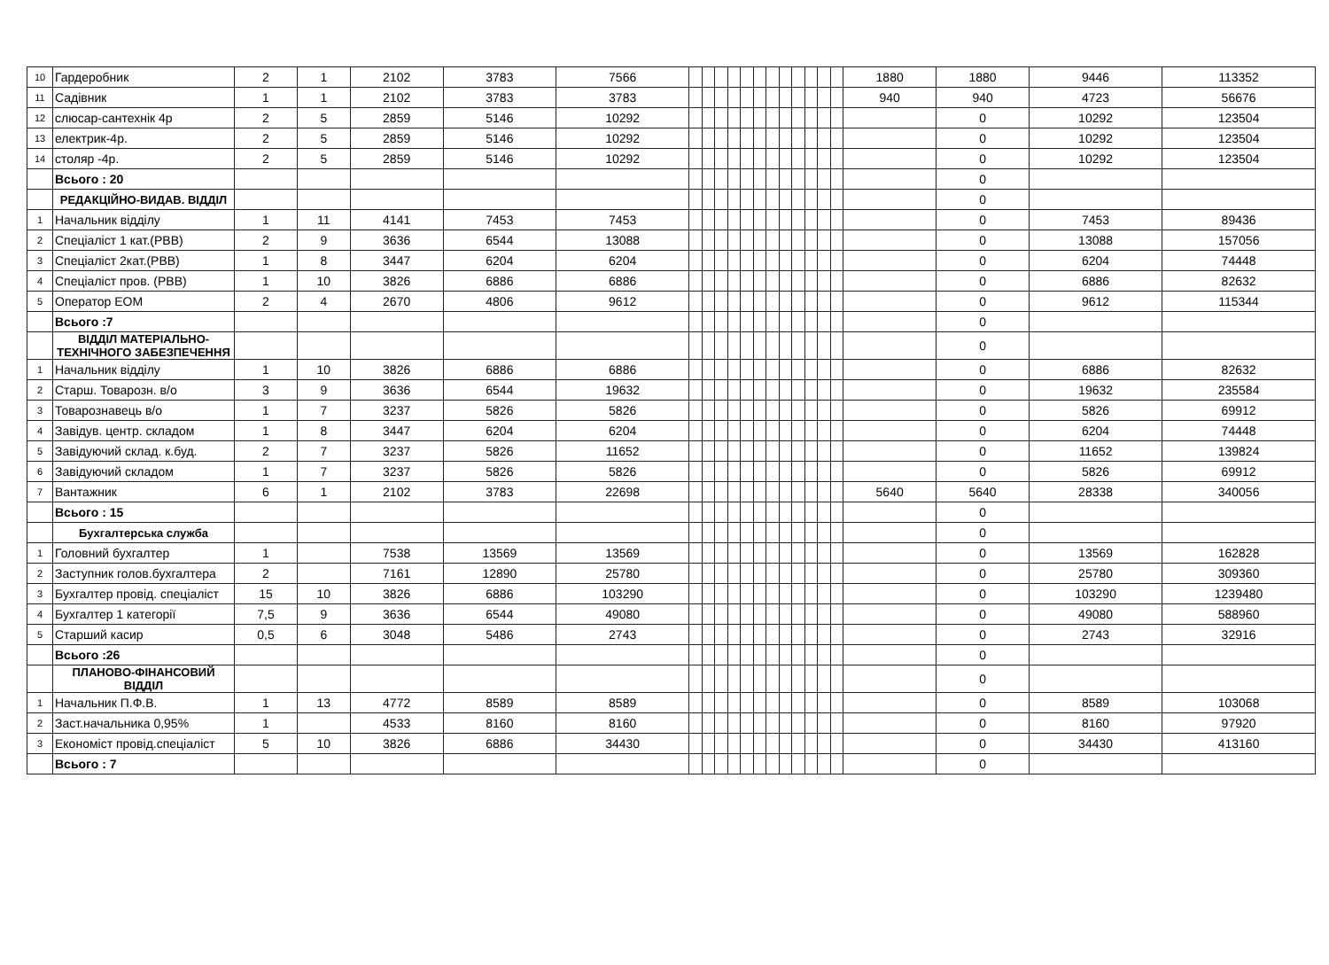| 10 | Гардеробник | 2 | 1 | 2102 | 3783 | 7566 | | | | | | | | | | | | | 1880 | 1880 | 9446 | 113352 |
| 11 | Садівник | 1 | 1 | 2102 | 3783 | 3783 | | | | | | | | | | | | | 940 | 940 | 4723 | 56676 |
| 12 | слюсар-сантехнік 4р | 2 | 5 | 2859 | 5146 | 10292 | | | | | | | | | | | | | | 0 | 10292 | 123504 |
| 13 | електрик-4р. | 2 | 5 | 2859 | 5146 | 10292 | | | | | | | | | | | | | | 0 | 10292 | 123504 |
| 14 | столяр -4р. | 2 | 5 | 2859 | 5146 | 10292 | | | | | | | | | | | | | | 0 | 10292 | 123504 |
| | Всього : 20 | | | | | | | | | | | | | | | | | | | 0 | | |
| | РЕДАКЦІЙНО-ВИДАВ. ВІДДІЛ | | | | | | | | | | | | | | | | | | | 0 | | |
| 1 | Начальник відділу | 1 | 11 | 4141 | 7453 | 7453 | | | | | | | | | | | | | | 0 | 7453 | 89436 |
| 2 | Спеціаліст 1 кат.(РВВ) | 2 | 9 | 3636 | 6544 | 13088 | | | | | | | | | | | | | | 0 | 13088 | 157056 |
| 3 | Спеціаліст 2кат.(РВВ) | 1 | 8 | 3447 | 6204 | 6204 | | | | | | | | | | | | | | 0 | 6204 | 74448 |
| 4 | Спеціаліст пров. (РВВ) | 1 | 10 | 3826 | 6886 | 6886 | | | | | | | | | | | | | | 0 | 6886 | 82632 |
| 5 | Оператор ЕОМ | 2 | 4 | 2670 | 4806 | 9612 | | | | | | | | | | | | | | 0 | 9612 | 115344 |
| | Всього :7 | | | | | | | | | | | | | | | | | | | 0 | | |
| | ВІДДІЛ МАТЕРІАЛЬНО-ТЕХНІЧНОГО ЗАБЕЗПЕЧЕННЯ | | | | | | | | | | | | | | | | | | | 0 | | |
| 1 | Начальник відділу | 1 | 10 | 3826 | 6886 | 6886 | | | | | | | | | | | | | | 0 | 6886 | 82632 |
| 2 | Старш. Товарозн. в/о | 3 | 9 | 3636 | 6544 | 19632 | | | | | | | | | | | | | | 0 | 19632 | 235584 |
| 3 | Товарознавець в/о | 1 | 7 | 3237 | 5826 | 5826 | | | | | | | | | | | | | | 0 | 5826 | 69912 |
| 4 | Завідув. центр. складом | 1 | 8 | 3447 | 6204 | 6204 | | | | | | | | | | | | | | 0 | 6204 | 74448 |
| 5 | Завідуючий склад. к.буд. | 2 | 7 | 3237 | 5826 | 11652 | | | | | | | | | | | | | | 0 | 11652 | 139824 |
| 6 | Завідуючий складом | 1 | 7 | 3237 | 5826 | 5826 | | | | | | | | | | | | | | 0 | 5826 | 69912 |
| 7 | Вантажник | 6 | 1 | 2102 | 3783 | 22698 | | | | | | | | | | | | | 5640 | 5640 | 28338 | 340056 |
| | Всього : 15 | | | | | | | | | | | | | | | | | | | 0 | | |
| | Бухгалтерська служба | | | | | | | | | | | | | | | | | | | 0 | | |
| 1 | Головний бухгалтер | 1 | | 7538 | 13569 | 13569 | | | | | | | | | | | | | | 0 | 13569 | 162828 |
| 2 | Заступник голов.бухгалтера | 2 | | 7161 | 12890 | 25780 | | | | | | | | | | | | | | 0 | 25780 | 309360 |
| 3 | Бухгалтер провід. спеціаліст | 15 | 10 | 3826 | 6886 | 103290 | | | | | | | | | | | | | | 0 | 103290 | 1239480 |
| 4 | Бухгалтер 1 категорії | 7,5 | 9 | 3636 | 6544 | 49080 | | | | | | | | | | | | | | 0 | 49080 | 588960 |
| 5 | Старший касир | 0,5 | 6 | 3048 | 5486 | 2743 | | | | | | | | | | | | | | 0 | 2743 | 32916 |
| | Всього :26 | | | | | | | | | | | | | | | | | | | 0 | | |
| | ПЛАНОВО-ФІНАНСОВИЙ ВІДДІЛ | | | | | | | | | | | | | | | | | | | 0 | | |
| 1 | Начальник П.Ф.В. | 1 | 13 | 4772 | 8589 | 8589 | | | | | | | | | | | | | | 0 | 8589 | 103068 |
| 2 | Заст.начальника 0,95% | 1 | | 4533 | 8160 | 8160 | | | | | | | | | | | | | | 0 | 8160 | 97920 |
| 3 | Економіст провід.спеціаліст | 5 | 10 | 3826 | 6886 | 34430 | | | | | | | | | | | | | | 0 | 34430 | 413160 |
| | Всього : 7 | | | | | | | | | | | | | | | | | | | 0 | | |